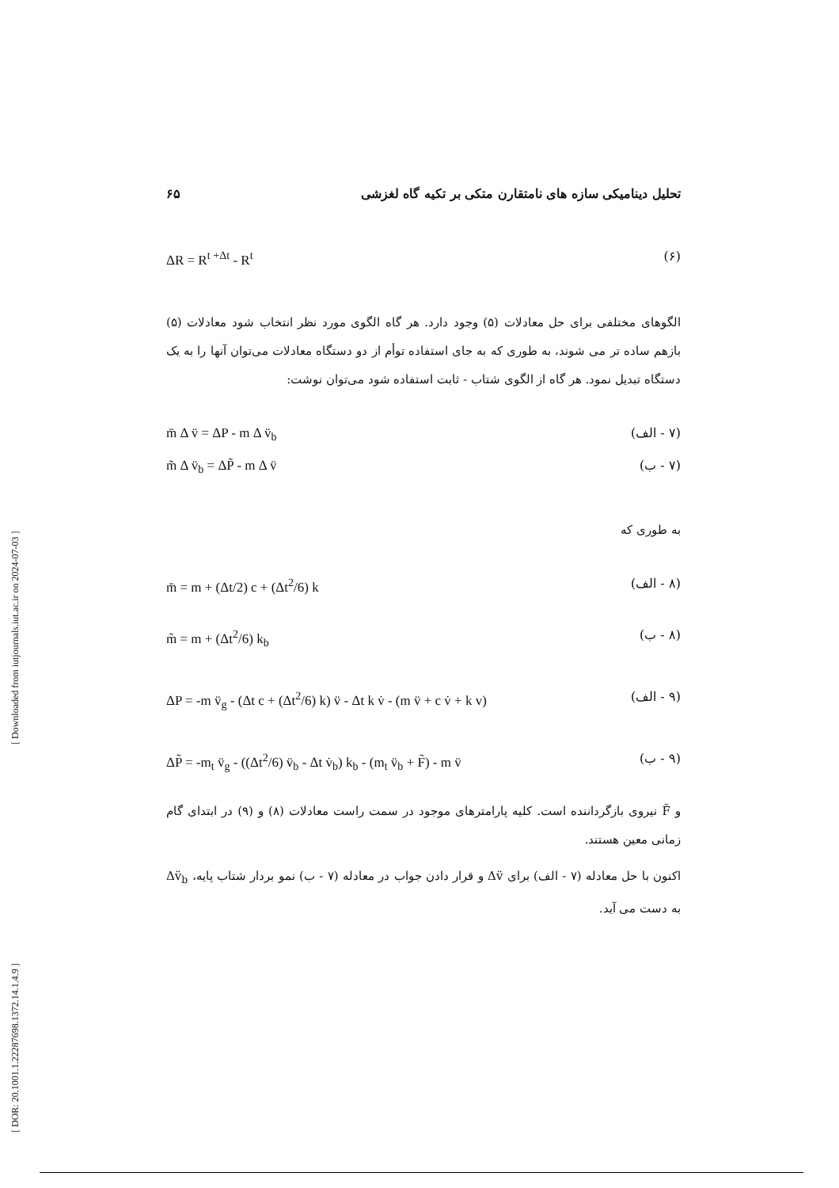[ DOR: 20.1001.1.22287698.1372.14.1.4.9 ] [ Downloaded from iutjournals.iut.ac.ir on 2024-07-03 ]
تحلیل دینامیکی سازه های نامتقارن متکی بر تکیه گاه لغزشی ۶۵
(۶) ΔR = R<sup>t +Δt</sup> - R<sup>t</sup>
الگوهای مختلفی برای حل معادلات (۵) وجود دارد. هر گاه الگوی مورد نظر انتخاب شود معادلات (۵) بازهم ساده تر می شوند، به طوری که به جای استفاده توأم از دو دستگاه معادلات می‌توان آنها را به یک دستگاه تبدیل نمود. هر گاه از الگوی شتاب - ثابت استفاده شود می‌توان نوشت:
(۷ - الف) m̄ Δ v̈ = ΔP - m Δ v̈<sub>b</sub>
(۷ - ب) m̃ Δ v̈<sub>b</sub> = ΔP̃ - m Δ v̈
به طوری که
(۸ - الف) m̄ = m + (Δt/2) c + (Δt<sup>2</sup>/6) k
(۸ - ب) m̃ = m + (Δt<sup>2</sup>/6) k<sub>b</sub>
(۹ - الف) ΔP = -m v̈<sub>g</sub> - (Δt c + (Δt<sup>2</sup>/6) k) v̈ - Δt k v̇ - (m v̈ + c v̇ + k v)
(۹ - ب) ΔP̃ = -m<sub>t</sub> v̈<sub>g</sub> - ((Δt<sup>2</sup>/6) v̈<sub>b</sub> - Δt v̇<sub>b</sub>) k<sub>b</sub> - (m<sub>t</sub> v̈<sub>b</sub> + F̃) - m v̈
و F̃ نیروی بازگرداننده است. کلیه پارامترهای موجود در سمت راست معادلات (۸) و (۹) در ابتدای گام زمانی معین هستند.
اکنون با حل معادله (۷ - الف) برای Δv̈ و قرار دادن جواب در معادله (۷ - ب) نمو بردار شتاب پایه، Δv̈<sub>b</sub> به دست می آید.